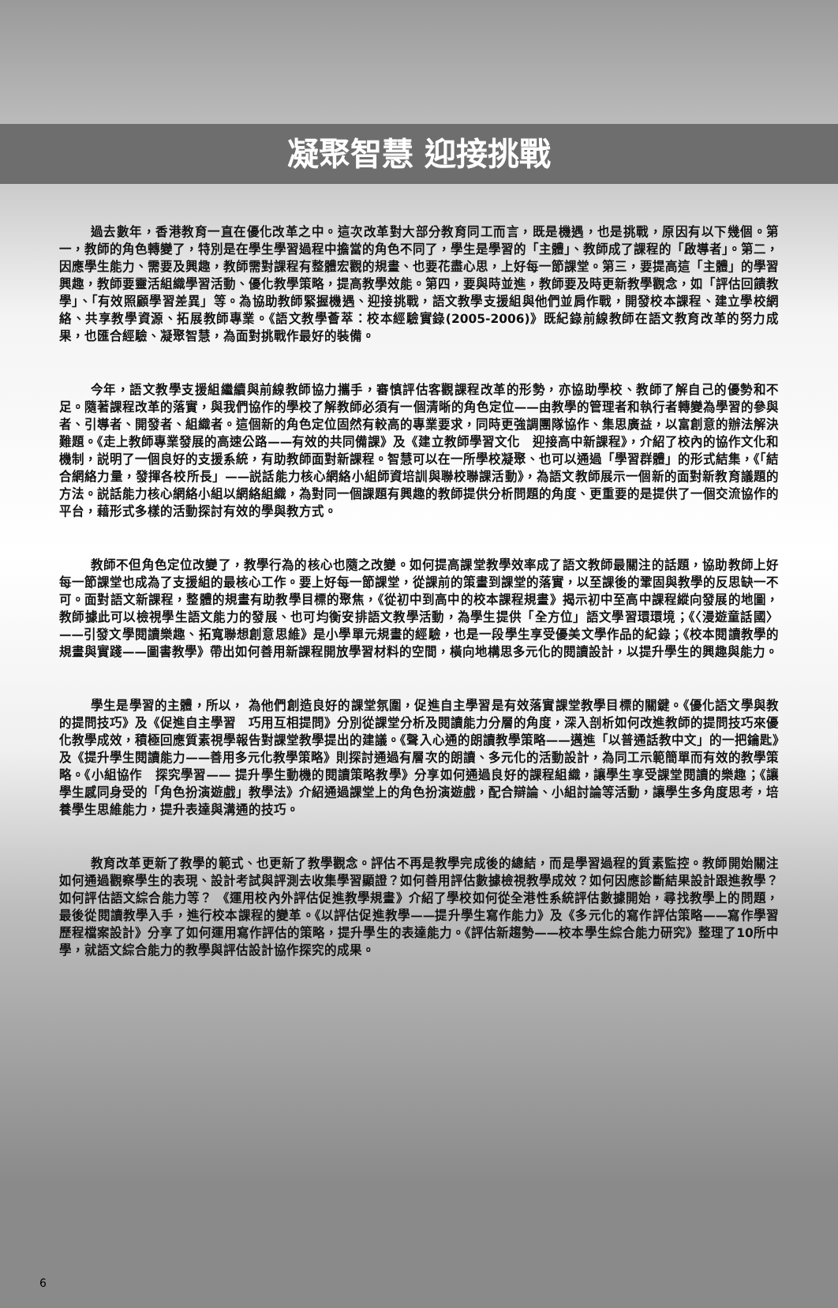凝聚智慧 迎接挑戰
過去數年，香港教育一直在優化改革之中。這次改革對大部分教育同工而言，既是機遇，也是挑戰，原因有以下幾個。第一，教師的角色轉變了，特別是在學生學習過程中擔當的角色不同了，學生是學習的「主體」、教師成了課程的「啟導者」。第二，因應學生能力、需要及興趣，教師需對課程有整體宏觀的規畫、也要花盡心思，上好每一節課堂。第三，要提高這「主體」的學習興趣，教師要靈活組織學習活動、優化教學策略，提高教學效能。第四，要與時並進，教師要及時更新教學觀念，如「評估回饋教學」、「有效照顧學習差異」等。為協助教師緊握機遇、迎接挑戰，語文教學支援組與他們並肩作戰，開發校本課程、建立學校網絡、共享教學資源、拓展教師專業。《語文教學薈萃：校本經驗實錄(2005-2006)》既紀錄前線教師在語文教育改革的努力成果，也匯合經驗、凝聚智慧，為面對挑戰作最好的裝備。
今年，語文教學支援組繼續與前線教師協力攜手，審慎評估客觀課程改革的形勢，亦協助學校、教師了解自己的優勢和不足。隨著課程改革的落實，與我們協作的學校了解教師必須有一個清晰的角色定位——由教學的管理者和執行者轉變為學習的參與者、引導者、開發者、組織者。這個新的角色定位固然有較高的專業要求，同時更強調團隊協作、集思廣益，以富創意的辦法解決難題。《走上教師專業發展的高速公路——有效的共同備課》及《建立教師學習文化　迎接高中新課程》，介紹了校內的協作文化和機制，説明了一個良好的支援系統，有助教師面對新課程。智慧可以在一所學校凝聚、也可以通過「學習群體」的形式結集，《「結合網絡力量，發揮各校所長」——説話能力核心網絡小組師資培訓與聯校聯課活動》，為語文教師展示一個新的面對新教育議題的方法。説話能力核心網絡小組以網絡組織，為對同一個課題有興趣的教師提供分析問題的角度、更重要的是提供了一個交流協作的平台，藉形式多樣的活動探討有效的學與教方式。
教師不但角色定位改變了，教學行為的核心也隨之改變。如何提高課堂教學效率成了語文教師最關注的話題，協助教師上好每一節課堂也成為了支援組的最核心工作。要上好每一節課堂，從課前的策畫到課堂的落實，以至課後的鞏固與教學的反思缺一不可。面對語文新課程，整體的規畫有助教學目標的聚焦，《從初中到高中的校本課程規畫》揭示初中至高中課程縱向發展的地圖，教師據此可以檢視學生語文能力的發展、也可均衡安排語文教學活動，為學生提供「全方位」語文學習環環境；《〈漫遊童話國〉——引發文學閱讀樂趣、拓寬聯想創意思維》是小學單元規畫的經驗，也是一段學生享受優美文學作品的紀錄；《校本閱讀教學的規畫與實踐——圖書教學》帶出如何善用新課程開放學習材料的空間，橫向地構思多元化的閱讀設計，以提升學生的興趣與能力。
學生是學習的主體，所以， 為他們創造良好的課堂氛圍，促進自主學習是有效落實課堂教學目標的關鍵。《優化語文學與教的提問技巧》及《促進自主學習　巧用互相提問》分別從課堂分析及閱讀能力分層的角度，深入剖析如何改進教師的提問技巧來優化教學成效，積極回應質素視學報告對課堂教學提出的建議。《聲入心通的朗讀教學策略——邁進「以普通話教中文」的一把鑰匙》及《提升學生閱讀能力——善用多元化教學策略》則探討通過有層次的朗讀、多元化的活動設計，為同工示範簡單而有效的教學策略。《小組協作　探究學習—— 提升學生動機的閱讀策略教學》分享如何通過良好的課程組織，讓學生享受課堂閱讀的樂趣；《讓學生感同身受的「角色扮演遊戲」教學法》介紹通過課堂上的角色扮演遊戲，配合辯論、小組討論等活動，讓學生多角度思考，培養學生思維能力，提升表達與溝通的技巧。
教育改革更新了教學的範式、也更新了教學觀念。評估不再是教學完成後的總結，而是學習過程的質素監控。教師開始關注如何通過觀察學生的表現、設計考試與評測去收集學習顯證？如何善用評估數據檢視教學成效？如何因應診斷結果設計跟進教學？如何評估語文綜合能力等？ 《運用校內外評估促進教學規畫》介紹了學校如何從全港性系統評估數據開始，尋找教學上的問題，最後從閱讀教學入手，進行校本課程的變革。《以評估促進教學——提升學生寫作能力》及《多元化的寫作評估策略——寫作學習歷程檔案設計》分享了如何運用寫作評估的策略，提升學生的表達能力。《評估新趨勢——校本學生綜合能力研究》整理了10所中學，就語文綜合能力的教學與評估設計協作探究的成果。
6